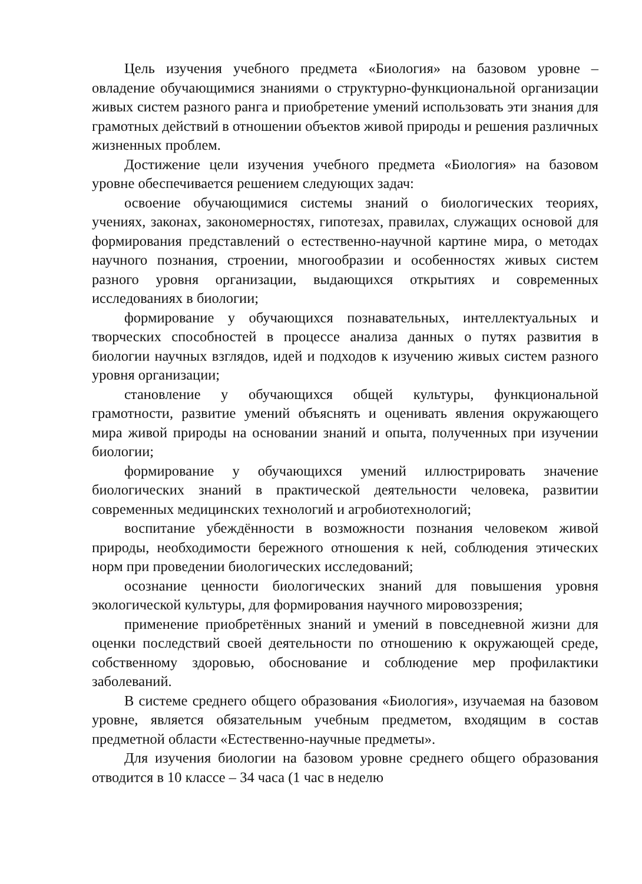Цель изучения учебного предмета «Биология» на базовом уровне – овладение обучающимися знаниями о структурно-функциональной организации живых систем разного ранга и приобретение умений использовать эти знания для грамотных действий в отношении объектов живой природы и решения различных жизненных проблем.
Достижение цели изучения учебного предмета «Биология» на базовом уровне обеспечивается решением следующих задач:
освоение обучающимися системы знаний о биологических теориях, учениях, законах, закономерностях, гипотезах, правилах, служащих основой для формирования представлений о естественно-научной картине мира, о методах научного познания, строении, многообразии и особенностях живых систем разного уровня организации, выдающихся открытиях и современных исследованиях в биологии;
формирование у обучающихся познавательных, интеллектуальных и творческих способностей в процессе анализа данных о путях развития в биологии научных взглядов, идей и подходов к изучению живых систем разного уровня организации;
становление у обучающихся общей культуры, функциональной грамотности, развитие умений объяснять и оценивать явления окружающего мира живой природы на основании знаний и опыта, полученных при изучении биологии;
формирование у обучающихся умений иллюстрировать значение биологических знаний в практической деятельности человека, развитии современных медицинских технологий и агробиотехнологий;
воспитание убеждённости в возможности познания человеком живой природы, необходимости бережного отношения к ней, соблюдения этических норм при проведении биологических исследований;
осознание ценности биологических знаний для повышения уровня экологической культуры, для формирования научного мировоззрения;
применение приобретённых знаний и умений в повседневной жизни для оценки последствий своей деятельности по отношению к окружающей среде, собственному здоровью, обоснование и соблюдение мер профилактики заболеваний.
В системе среднего общего образования «Биология», изучаемая на базовом уровне, является обязательным учебным предметом, входящим в состав предметной области «Естественно-научные предметы».
Для изучения биологии на базовом уровне среднего общего образования отводится в 10 классе – 34 часа (1 час в неделю